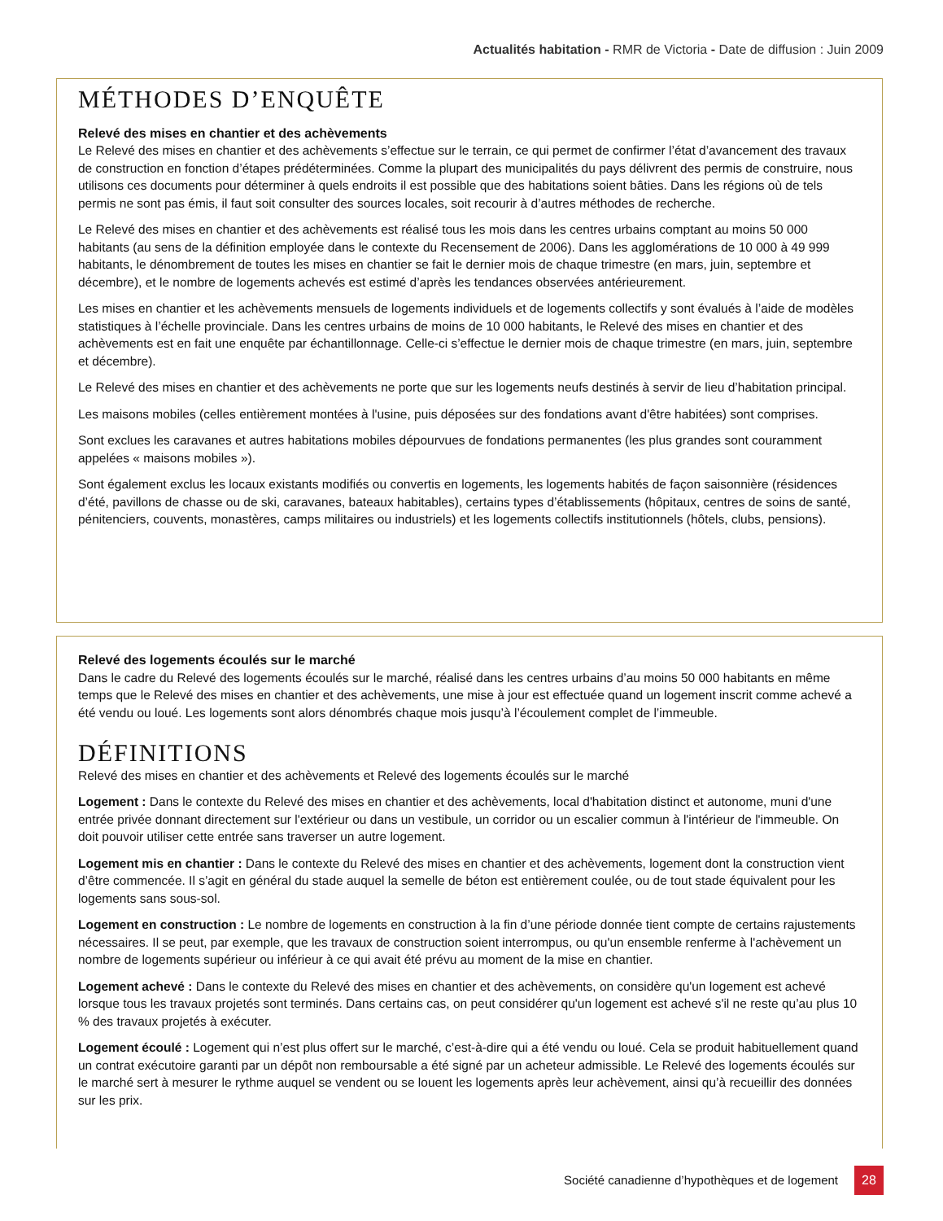Actualités habitation - RMR de Victoria - Date de diffusion : Juin 2009
MÉTHODES D’ENQUÊTE
Relevé des mises en chantier et des achèvements
Le Relevé des mises en chantier et des achèvements s’effectue sur le terrain, ce qui permet de confirmer l’état d’avancement des travaux de construction en fonction d’étapes prédéterminées. Comme la plupart des municipalités du pays délivrent des permis de construire, nous utilisons ces documents pour déterminer à quels endroits il est possible que des habitations soient bâties. Dans les régions où de tels permis ne sont pas émis, il faut soit consulter des sources locales, soit recourir à d’autres méthodes de recherche.
Le Relevé des mises en chantier et des achèvements est réalisé tous les mois dans les centres urbains comptant au moins 50 000 habitants (au sens de la définition employée dans le contexte du Recensement de 2006). Dans les agglomérations de 10 000 à 49 999 habitants, le dénombrement de toutes les mises en chantier se fait le dernier mois de chaque trimestre (en mars, juin, septembre et décembre), et le nombre de logements achevés est estimé d’après les tendances observées antérieurement.
Les mises en chantier et les achèvements mensuels de logements individuels et de logements collectifs y sont évalués à l’aide de modèles statistiques à l’échelle provinciale. Dans les centres urbains de moins de 10 000 habitants, le Relevé des mises en chantier et des achèvements est en fait une enquête par échantillonnage. Celle-ci s’effectue le dernier mois de chaque trimestre (en mars, juin, septembre et décembre).
Le Relevé des mises en chantier et des achèvements ne porte que sur les logements neufs destinés à servir de lieu d’habitation principal.
Les maisons mobiles (celles entièrement montées à l'usine, puis déposées sur des fondations avant d'être habitées) sont comprises.
Sont exclues les caravanes et autres habitations mobiles dépourvues de fondations permanentes (les plus grandes sont couramment appelées « maisons mobiles »).
Sont également exclus les locaux existants modifiés ou convertis en logements, les logements habités de façon saisonnière (résidences d’été, pavillons de chasse ou de ski, caravanes, bateaux habitables), certains types d’établissements (hôpitaux, centres de soins de santé, pénitenciers, couvents, monastères, camps militaires ou industriels) et les logements collectifs institutionnels (hôtels, clubs, pensions).
Relevé des logements écoulés sur le marché
Dans le cadre du Relevé des logements écoulés sur le marché, réalisé dans les centres urbains d’au moins 50 000 habitants en même temps que le Relevé des mises en chantier et des achèvements, une mise à jour est effectuée quand un logement inscrit comme achevé a été vendu ou loué. Les logements sont alors dénombrés chaque mois jusqu’à l’écoulement complet de l’immeuble.
DÉFINITIONS
Relevé des mises en chantier et des achèvements et Relevé des logements écoulés sur le marché
Logement : Dans le contexte du Relevé des mises en chantier et des achèvements, local d'habitation distinct et autonome, muni d'une entrée privée donnant directement sur l'extérieur ou dans un vestibule, un corridor ou un escalier commun à l'intérieur de l'immeuble. On doit pouvoir utiliser cette entrée sans traverser un autre logement.
Logement mis en chantier : Dans le contexte du Relevé des mises en chantier et des achèvements, logement dont la construction vient d’être commencée. Il s’agit en général du stade auquel la semelle de béton est entièrement coulée, ou de tout stade équivalent pour les logements sans sous-sol.
Logement en construction : Le nombre de logements en construction à la fin d’une période donnée tient compte de certains rajustements nécessaires. Il se peut, par exemple, que les travaux de construction soient interrompus, ou qu'un ensemble renferme à l'achèvement un nombre de logements supérieur ou inférieur à ce qui avait été prévu au moment de la mise en chantier.
Logement achevé : Dans le contexte du Relevé des mises en chantier et des achèvements, on considère qu'un logement est achevé lorsque tous les travaux projetés sont terminés. Dans certains cas, on peut considérer qu'un logement est achevé s'il ne reste qu’au plus 10 % des travaux projetés à exécuter.
Logement écoulé : Logement qui n’est plus offert sur le marché, c’est-à-dire qui a été vendu ou loué. Cela se produit habituellement quand un contrat exécutoire garanti par un dépôt non remboursable a été signé par un acheteur admissible. Le Relevé des logements écoulés sur le marché sert à mesurer le rythme auquel se vendent ou se louent les logements après leur achèvement, ainsi qu’à recueillir des données sur les prix.
Société canadienne d’hypothèques et de logement 28